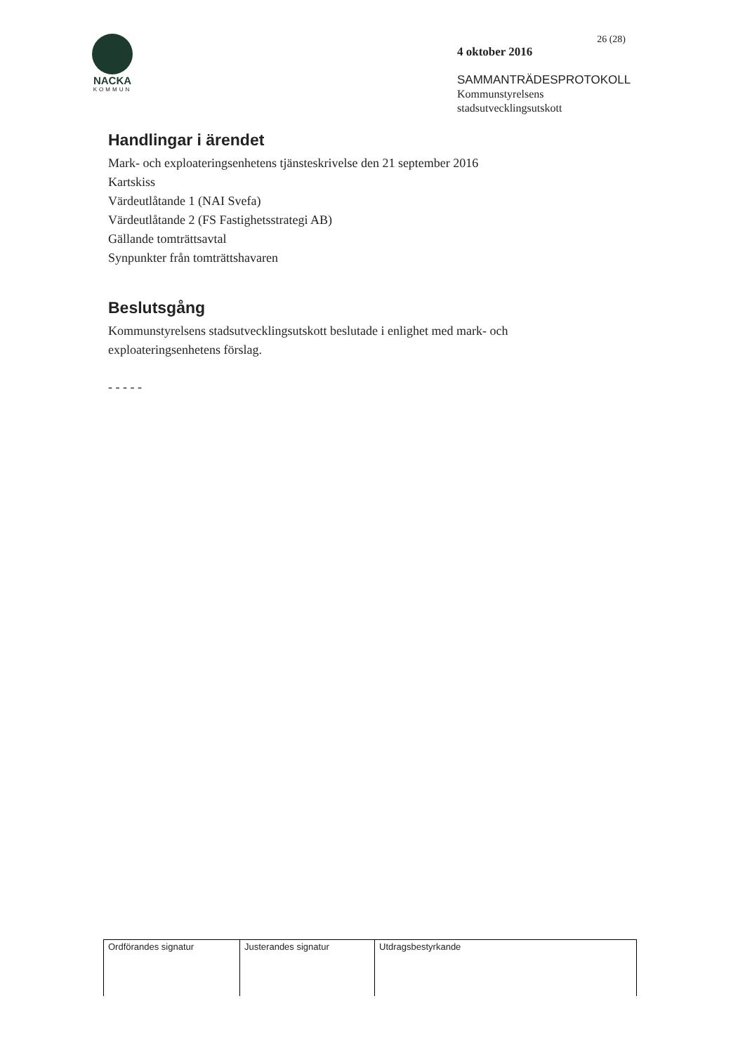NACKA
KOMMUN
26 (28)
4 oktober 2016
SAMMANTRÄDESPROTOKOLL
Kommunstyrelsens
stadsutvecklingsutskott
Handlingar i ärendet
Mark- och exploateringsenhetens tjänsteskrivelse den 21 september 2016
Kartskiss
Värdeutlåtande 1 (NAI Svefa)
Värdeutlåtande 2 (FS Fastighetsstrategi AB)
Gällande tomträttsavtal
Synpunkter från tomträttshavaren
Beslutsgång
Kommunstyrelsens stadsutvecklingsutskott beslutade i enlighet med mark- och
exploateringsenhetens förslag.
- - - - -
| Ordförandes signatur | Justerandes signatur | Utdragsbestyrkande |